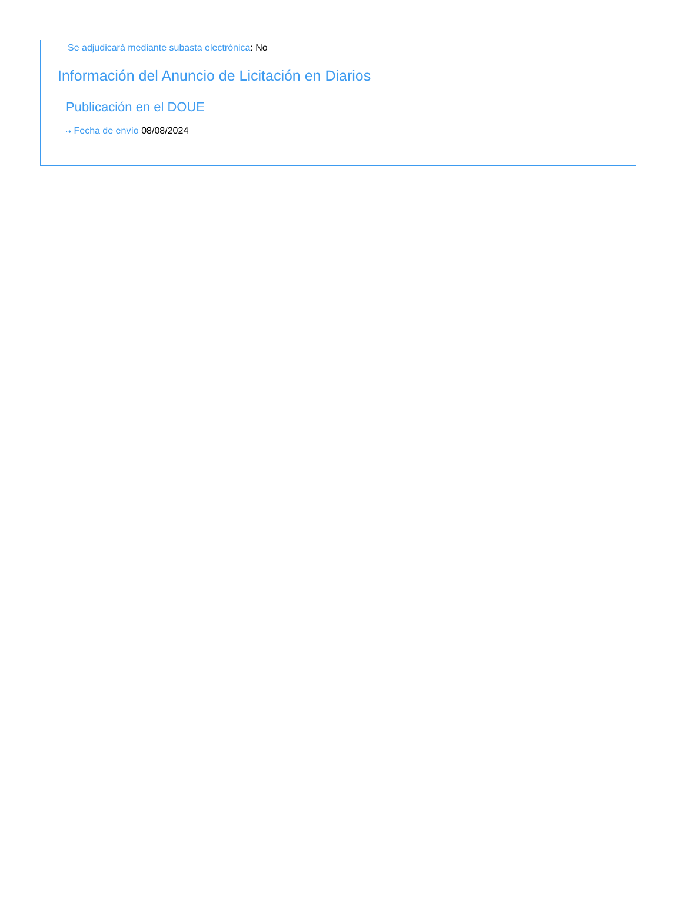Se adjudicará mediante subasta electrónica: No
Información del Anuncio de Licitación en Diarios
Publicación en el DOUE
⇢ Fecha de envío 08/08/2024